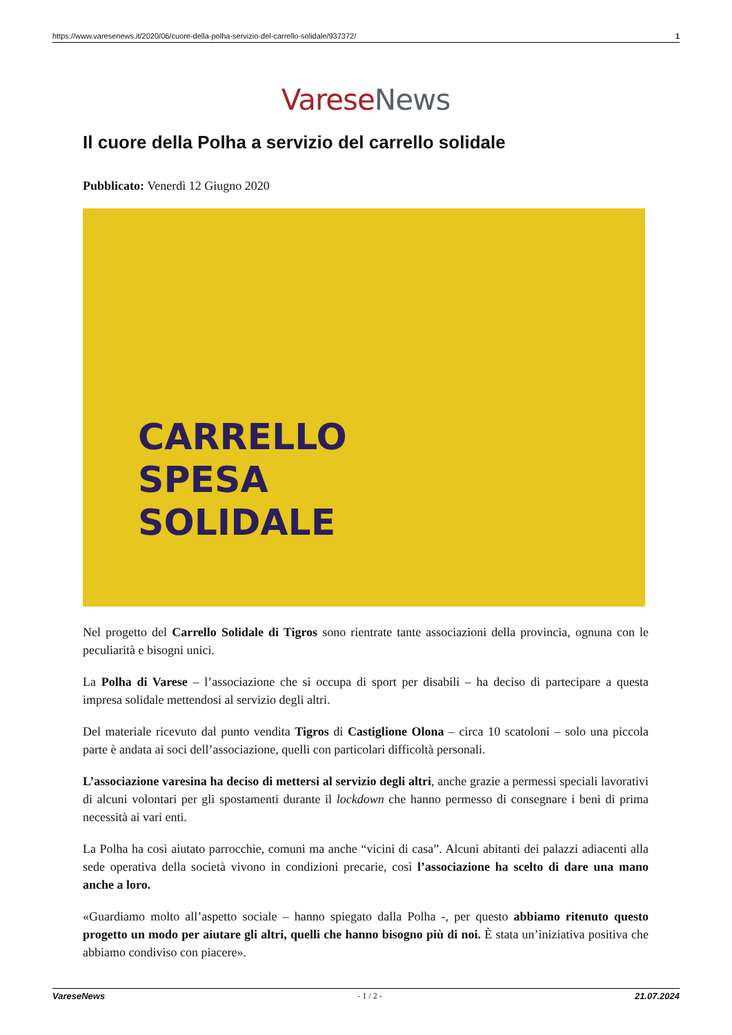https://www.varesenews.it/2020/06/cuore-della-polha-servizio-del-carrello-solidale/937372/ 1
Varese News
Il cuore della Polha a servizio del carrello solidale
Pubblicato: Venerdì 12 Giugno 2020
CARRELLO
SPESA
SOLIDALE
Nel progetto del Carrello Solidale di Tigros sono rientrate tante associazioni della provincia, ognuna con le peculiarità e bisogni unici.
La Polha di Varese – l’associazione che si occupa di sport per disabili – ha deciso di partecipare a questa impresa solidale mettendosi al servizio degli altri.
Del materiale ricevuto dal punto vendita Tigros di Castiglione Olona – circa 10 scatoloni – solo una piccola parte è andata ai soci dell’associazione, quelli con particolari difficoltà personali.
L’associazione varesina ha deciso di mettersi al servizio degli altri, anche grazie a permessi speciali lavorativi di alcuni volontari per gli spostamenti durante il lockdown che hanno permesso di consegnare i beni di prima necessità ai vari enti.
La Polha ha così aiutato parrocchie, comuni ma anche “vicini di casa”. Alcuni abitanti dei palazzi adiacenti alla sede operativa della società vivono in condizioni precarie, così l’associazione ha scelto di dare una mano anche a loro.
«Guardiamo molto all’aspetto sociale – hanno spiegato dalla Polha -, per questo abbiamo ritenuto questo progetto un modo per aiutare gli altri, quelli che hanno bisogno più di noi. È stata un’iniziativa positiva che abbiamo condiviso con piacere».
VareseNews - 1 / 2 - 21.07.2024